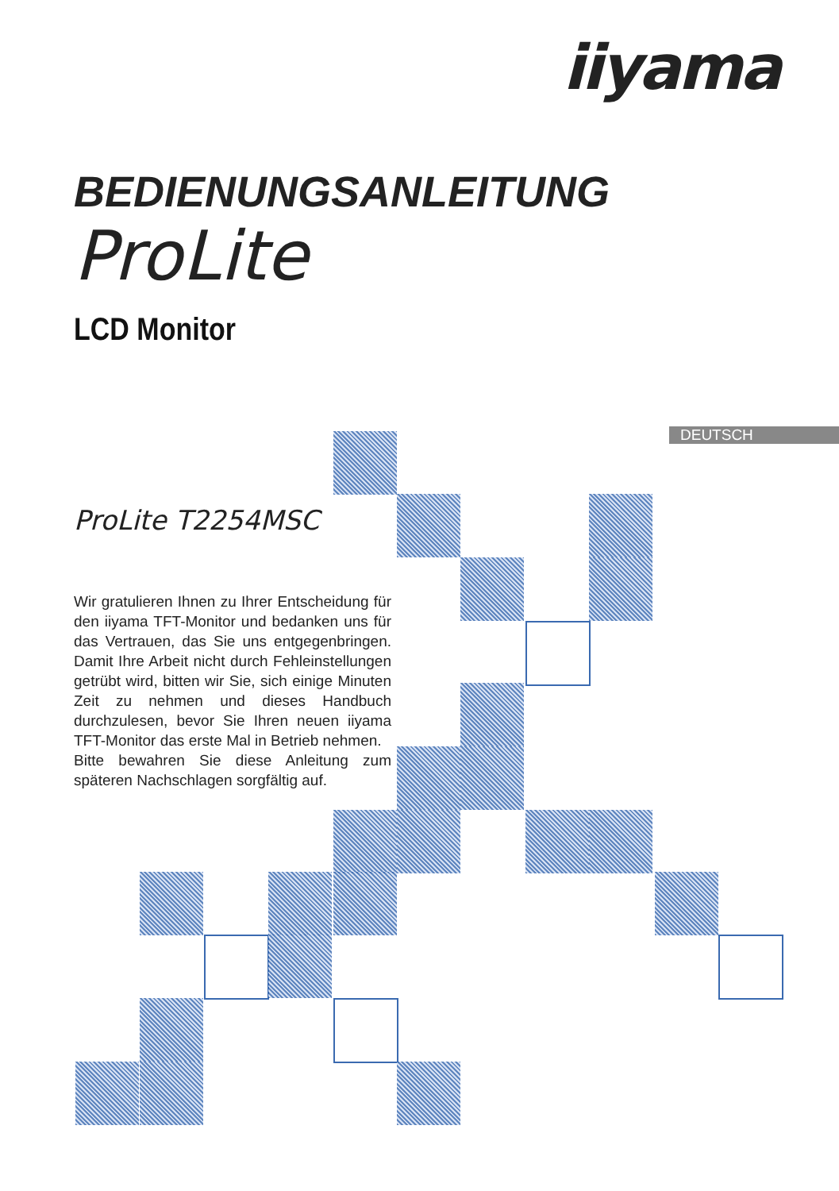iiyama
BEDIENUNGSANLEITUNG
ProLite
LCD Monitor
DEUTSCH
ProLite T2254MSC
Wir gratulieren Ihnen zu Ihrer Entscheidung für den iiyama TFT-Monitor und bedanken uns für das Vertrauen, das Sie uns entgegenbringen. Damit Ihre Arbeit nicht durch Fehleinstellungen getrübt wird, bitten wir Sie, sich einige Minuten Zeit zu nehmen und dieses Handbuch durchzulesen, bevor Sie Ihren neuen iiyama TFT-Monitor das erste Mal in Betrieb nehmen.
Bitte bewahren Sie diese Anleitung zum späteren Nachschlagen sorgfältig auf.